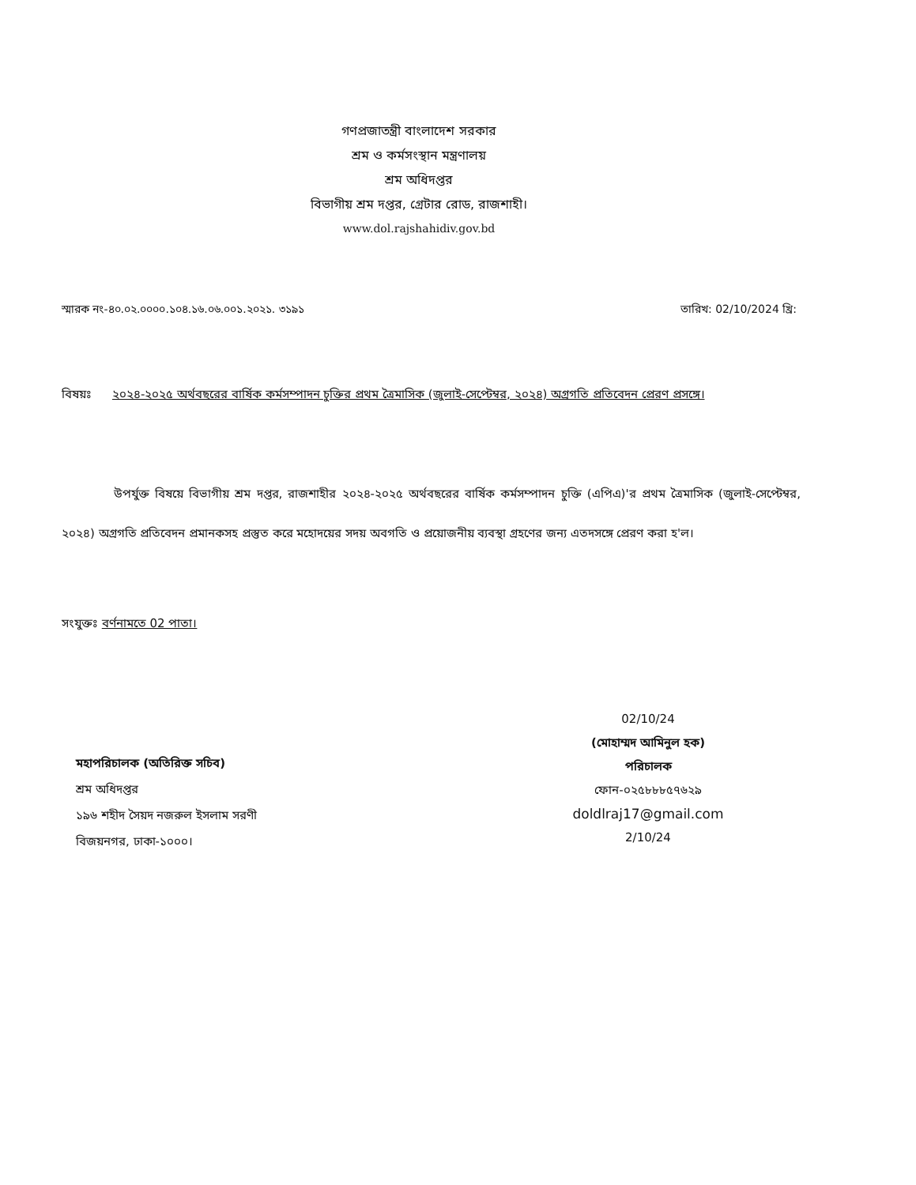গণপ্রজাতন্ত্রী বাংলাদেশ সরকার
শ্রম ও কর্মসংস্থান মন্ত্রণালয়
শ্রম অধিদপ্তর
বিভাগীয় শ্রম দপ্তর, গ্রেটার রোড, রাজশাহী।
www.dol.rajshahidiv.gov.bd
স্মারক নং-৪০.০২.০০০০.১০৪.১৬.০৬.০০১.২০২১. ৩১৯১ তারিখ: 02/10/2024 খ্রি:
বিষয়ঃ ২০২৪-২০২৫ অর্থবছরের বার্ষিক কর্মসম্পাদন চুক্তির প্রথম ত্রৈমাসিক (জুলাই-সেপ্টেম্বর, ২০২৪) অগ্রগতি প্রতিবেদন প্রেরণ প্রসঙ্গে।
উপর্যুক্ত বিষয়ে বিভাগীয় শ্রম দপ্তর, রাজশাহীর ২০২৪-২০২৫ অর্থবছরের বার্ষিক কর্মসম্পাদন চুক্তি (এপিএ)'র প্রথম ত্রৈমাসিক (জুলাই-সেপ্টেম্বর, ২০২৪) অগ্রগতি প্রতিবেদন প্রমানকসহ প্রস্তুত করে মহোদয়ের সদয় অবগতি ও প্রয়োজনীয় ব্যবস্থা গ্রহণের জন্য এতদসঙ্গে প্রেরণ করা হ'ল।
সংযুক্তঃ বর্ণনামতে 02 পাতা।
02/10/24
(মোহাম্মদ আমিনুল হক)
পরিচালক
ফোন-০২৫৮৮৮৫৭৬২৯
doldlraj17@gmail.com
2/10/24
মহাপরিচালক (অতিরিক্ত সচিব)
শ্রম অধিদপ্তর
১৯৬ শহীদ সৈয়দ নজরুল ইসলাম সরণী
বিজয়নগর, ঢাকা-১০০০।